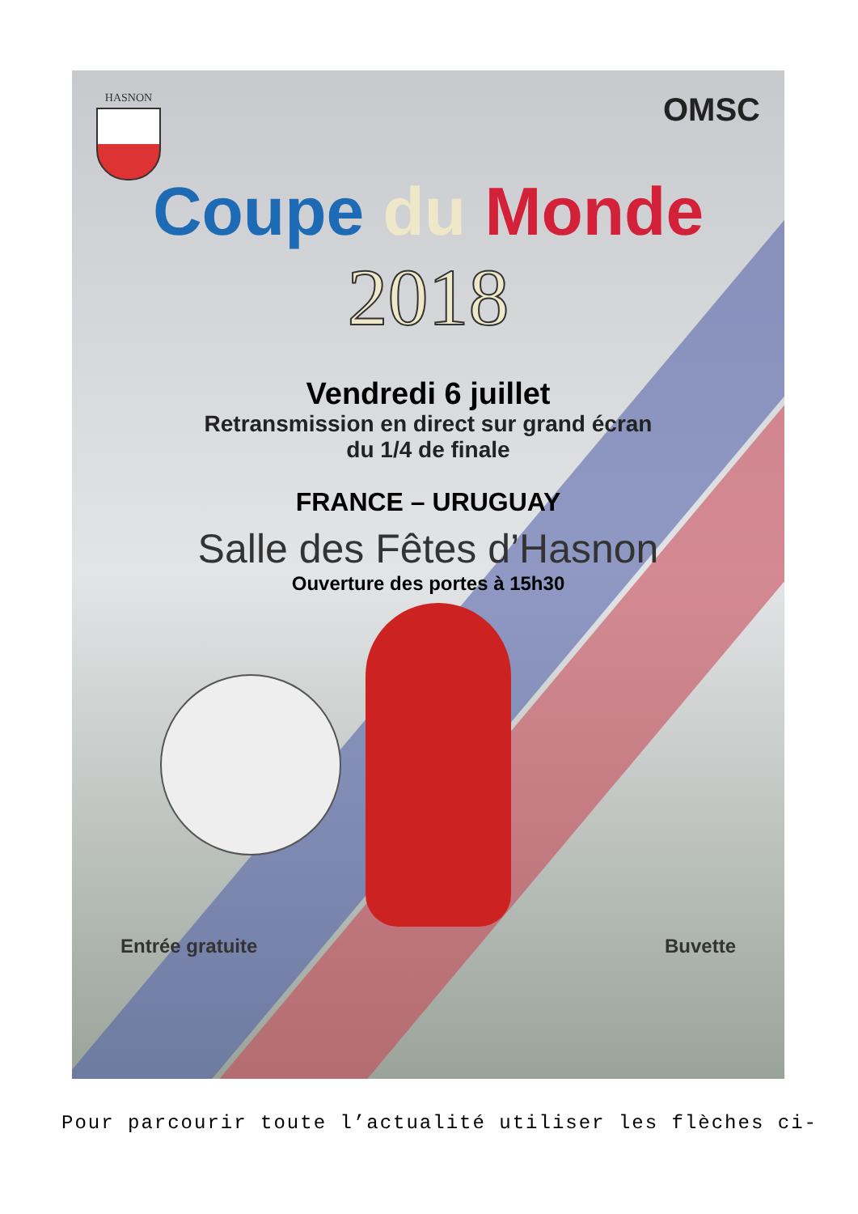HASNON
OMSC
Coupe du Monde
2018
Vendredi 6 juillet
Retransmission en direct sur grand écran
du 1/4 de finale
FRANCE – URUGUAY
Salle des Fêtes d’Hasnon
Ouverture des portes à 15h30
Entrée gratuite Buvette
Pour parcourir toute l’actualité utiliser les flèches ci-